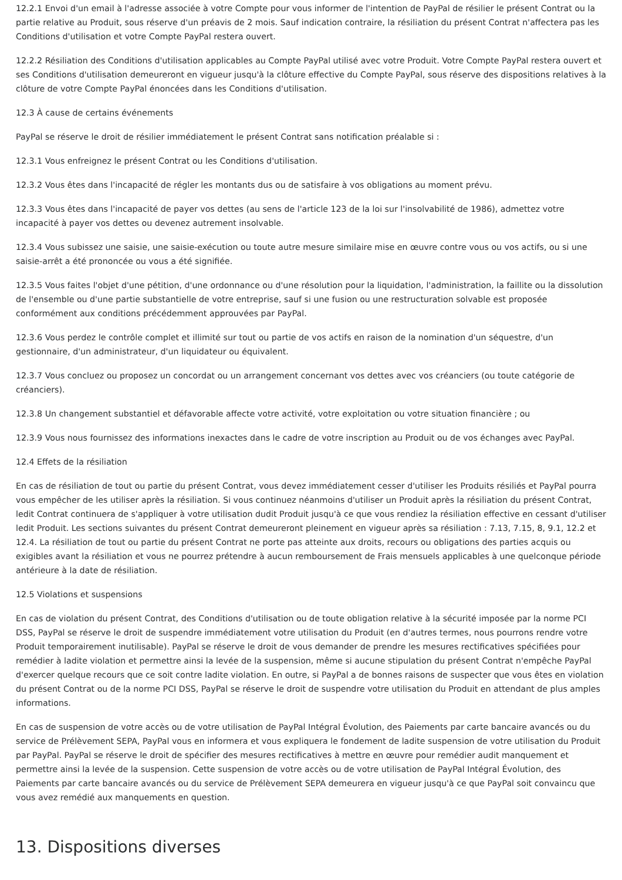12.2.1 Envoi d'un email à l'adresse associée à votre Compte pour vous informer de l'intention de PayPal de résilier le présent Contrat ou la partie relative au Produit, sous réserve d'un préavis de 2 mois. Sauf indication contraire, la résiliation du présent Contrat n'affectera pas les Conditions d'utilisation et votre Compte PayPal restera ouvert.
12.2.2 Résiliation des Conditions d'utilisation applicables au Compte PayPal utilisé avec votre Produit. Votre Compte PayPal restera ouvert et ses Conditions d'utilisation demeureront en vigueur jusqu'à la clôture effective du Compte PayPal, sous réserve des dispositions relatives à la clôture de votre Compte PayPal énoncées dans les Conditions d'utilisation.
12.3 À cause de certains événements
PayPal se réserve le droit de résilier immédiatement le présent Contrat sans notification préalable si :
12.3.1 Vous enfreignez le présent Contrat ou les Conditions d'utilisation.
12.3.2 Vous êtes dans l'incapacité de régler les montants dus ou de satisfaire à vos obligations au moment prévu.
12.3.3 Vous êtes dans l'incapacité de payer vos dettes (au sens de l'article 123 de la loi sur l'insolvabilité de 1986), admettez votre incapacité à payer vos dettes ou devenez autrement insolvable.
12.3.4 Vous subissez une saisie, une saisie-exécution ou toute autre mesure similaire mise en œuvre contre vous ou vos actifs, ou si une saisie-arrêt a été prononcée ou vous a été signifiée.
12.3.5 Vous faites l'objet d'une pétition, d'une ordonnance ou d'une résolution pour la liquidation, l'administration, la faillite ou la dissolution de l'ensemble ou d'une partie substantielle de votre entreprise, sauf si une fusion ou une restructuration solvable est proposée conformément aux conditions précédemment approuvées par PayPal.
12.3.6 Vous perdez le contrôle complet et illimité sur tout ou partie de vos actifs en raison de la nomination d'un séquestre, d'un gestionnaire, d'un administrateur, d'un liquidateur ou équivalent.
12.3.7 Vous concluez ou proposez un concordat ou un arrangement concernant vos dettes avec vos créanciers (ou toute catégorie de créanciers).
12.3.8 Un changement substantiel et défavorable affecte votre activité, votre exploitation ou votre situation financière ; ou
12.3.9 Vous nous fournissez des informations inexactes dans le cadre de votre inscription au Produit ou de vos échanges avec PayPal.
12.4 Effets de la résiliation
En cas de résiliation de tout ou partie du présent Contrat, vous devez immédiatement cesser d'utiliser les Produits résiliés et PayPal pourra vous empêcher de les utiliser après la résiliation. Si vous continuez néanmoins d'utiliser un Produit après la résiliation du présent Contrat, ledit Contrat continuera de s'appliquer à votre utilisation dudit Produit jusqu'à ce que vous rendiez la résiliation effective en cessant d'utiliser ledit Produit. Les sections suivantes du présent Contrat demeureront pleinement en vigueur après sa résiliation : 7.13, 7.15, 8, 9.1, 12.2 et 12.4. La résiliation de tout ou partie du présent Contrat ne porte pas atteinte aux droits, recours ou obligations des parties acquis ou exigibles avant la résiliation et vous ne pourrez prétendre à aucun remboursement de Frais mensuels applicables à une quelconque période antérieure à la date de résiliation.
12.5 Violations et suspensions
En cas de violation du présent Contrat, des Conditions d'utilisation ou de toute obligation relative à la sécurité imposée par la norme PCI DSS, PayPal se réserve le droit de suspendre immédiatement votre utilisation du Produit (en d'autres termes, nous pourrons rendre votre Produit temporairement inutilisable). PayPal se réserve le droit de vous demander de prendre les mesures rectificatives spécifiées pour remédier à ladite violation et permettre ainsi la levée de la suspension, même si aucune stipulation du présent Contrat n'empêche PayPal d'exercer quelque recours que ce soit contre ladite violation. En outre, si PayPal a de bonnes raisons de suspecter que vous êtes en violation du présent Contrat ou de la norme PCI DSS, PayPal se réserve le droit de suspendre votre utilisation du Produit en attendant de plus amples informations.
En cas de suspension de votre accès ou de votre utilisation de PayPal Intégral Évolution, des Paiements par carte bancaire avancés ou du service de Prélèvement SEPA, PayPal vous en informera et vous expliquera le fondement de ladite suspension de votre utilisation du Produit par PayPal. PayPal se réserve le droit de spécifier des mesures rectificatives à mettre en œuvre pour remédier audit manquement et permettre ainsi la levée de la suspension. Cette suspension de votre accès ou de votre utilisation de PayPal Intégral Évolution, des Paiements par carte bancaire avancés ou du service de Prélèvement SEPA demeurera en vigueur jusqu'à ce que PayPal soit convaincu que vous avez remédié aux manquements en question.
13. Dispositions diverses